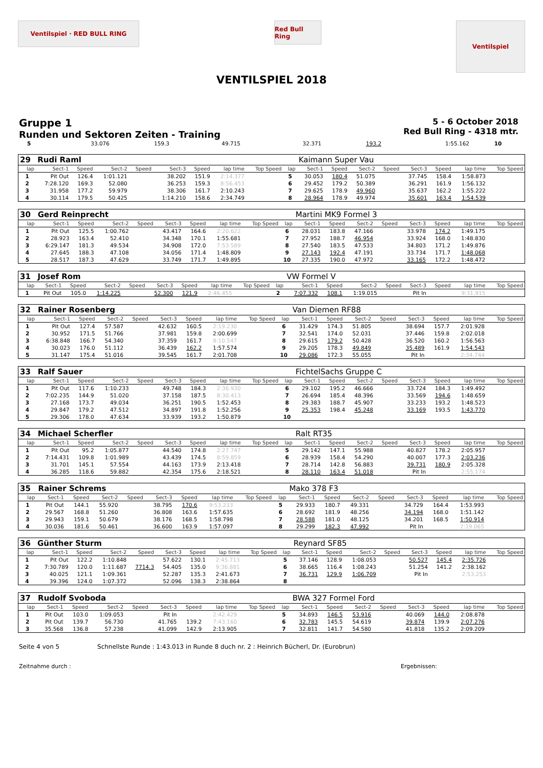Ventilspiel · RED BULL RING
Red Bull Ring
Ventilspiel
VENTILSPIEL 2018
Gruppe 1
Runden und Sektoren Zeiten - Training
5 - 6 October 2018
Red Bull Ring - 4318 mtr.
| 5 | 33.076 | 159.3 | 49.715 | | 32.371 | 193.2 | 1:55.162 | | 10 | |
| 29 | Rudi Raml | | | | | | | | | Kaimann Super Vau | | | | | | | |
| lap | Sect-1 | Speed | Sect-2 | Speed | Sect-3 | Speed | lap time | Top Speed | lap | Sect-1 | Speed | Sect-2 | Speed | Sect-3 | Speed | lap time | Top Speed |
| 1 | Pit Out | 126.4 | 1:01.121 | | 38.202 | 151.9 | 2:14.377 | | 5 | 30.053 | 180.4 | 51.075 | | 37.745 | 158.4 | 1:58.873 | |
| 2 | 7:28.120 | 169.3 | 52.080 | | 36.253 | 159.3 | 8:56.453 | | 6 | 29.452 | 179.2 | 50.389 | | 36.291 | 161.9 | 1:56.132 | |
| 3 | 31.958 | 177.2 | 59.979 | | 38.306 | 161.7 | 2:10.243 | | 7 | 29.625 | 178.9 | 49.960 | | 35.637 | 162.2 | 1:55.222 | |
| 4 | 30.114 | 179.5 | 50.425 | | 1:14.210 | 158.6 | 2:34.749 | | 8 | 28.964 | 178.9 | 49.974 | | 35.601 | 163.4 | 1:54.539 | |
| 30 | Gerd Reinprecht | | | | | | | | | Martini MK9 Formel 3 | | | | | | | |
| lap | Sect-1 | Speed | Sect-2 | Speed | Sect-3 | Speed | lap time | Top Speed | lap | Sect-1 | Speed | Sect-2 | Speed | Sect-3 | Speed | lap time | Top Speed |
| 1 | Pit Out | 125.5 | 1:00.762 | | 43.417 | 164.6 | 2:20.622 | | 6 | 28.031 | 183.8 | 47.166 | | 33.978 | 174.2 | 1:49.175 | |
| 2 | 28.923 | 163.4 | 52.410 | | 34.348 | 170.1 | 1:55.681 | | 7 | 27.952 | 188.7 | 46.954 | | 33.924 | 168.0 | 1:48.830 | |
| 3 | 6:29.147 | 181.3 | 49.534 | | 34.908 | 172.0 | 7:53.589 | | 8 | 27.540 | 183.5 | 47.533 | | 34.803 | 171.2 | 1:49.876 | |
| 4 | 27.645 | 188.3 | 47.108 | | 34.056 | 171.4 | 1:48.809 | | 9 | 27.143 | 192.4 | 47.191 | | 33.734 | 171.7 | 1:48.068 | |
| 5 | 28.517 | 187.3 | 47.629 | | 33.749 | 171.7 | 1:49.895 | | 10 | 27.335 | 190.0 | 47.972 | | 33.165 | 172.2 | 1:48.472 | |
| 31 | Josef Rom | | | | | | | | | VW Formel V | | | | | | | |
| lap | Sect-1 | Speed | Sect-2 | Speed | Sect-3 | Speed | lap time | Top Speed | lap | Sect-1 | Speed | Sect-2 | Speed | Sect-3 | Speed | lap time | Top Speed |
| 1 | Pit Out | 105.0 | 1:14.225 | | 52.300 | 121.9 | 2:46.455 | | 2 | 7:07.332 | 108.1 | 1:19.015 | | Pit In | | 9:31.915 | |
| 32 | Rainer Rosenberg | | | | | | | | | Van Diemen RF88 | | | | | | | |
| lap | Sect-1 | Speed | Sect-2 | Speed | Sect-3 | Speed | lap time | Top Speed | lap | Sect-1 | Speed | Sect-2 | Speed | Sect-3 | Speed | lap time | Top Speed |
| 1 | Pit Out | 127.4 | 57.587 | | 42.632 | 160.5 | 2:19.230 | | 6 | 31.429 | 174.3 | 51.805 | | 38.694 | 157.7 | 2:01.928 | |
| 2 | 30.952 | 171.5 | 51.766 | | 37.981 | 159.8 | 2:00.699 | | 7 | 32.541 | 174.0 | 52.031 | | 37.446 | 159.8 | 2:02.018 | |
| 3 | 6:38.848 | 166.7 | 54.340 | | 37.359 | 161.7 | 8:10.547 | | 8 | 29.615 | 179.2 | 50.428 | | 36.520 | 160.2 | 1:56.563 | |
| 4 | 30.023 | 176.0 | 51.112 | | 36.439 | 162.2 | 1:57.574 | | 9 | 29.205 | 178.3 | 49.849 | | 35.489 | 161.9 | 1:54.543 | |
| 5 | 31.147 | 175.4 | 51.016 | | 39.545 | 161.7 | 2:01.708 | | 10 | 29.086 | 172.3 | 55.055 | | Pit In | | 2:34.744 | |
| 33 | Ralf Sauer | | | | | | | | | FichtelSachs Gruppe C | | | | | | | |
| lap | Sect-1 | Speed | Sect-2 | Speed | Sect-3 | Speed | lap time | Top Speed | lap | Sect-1 | Speed | Sect-2 | Speed | Sect-3 | Speed | lap time | Top Speed |
| 1 | Pit Out | 117.6 | 1:10.233 | | 49.748 | 184.3 | 2:36.930 | | 6 | 29.102 | 195.2 | 46.666 | | 33.724 | 184.3 | 1:49.492 | |
| 2 | 7:02.235 | 144.9 | 51.020 | | 37.158 | 187.5 | 8:30.413 | | 7 | 26.694 | 185.4 | 48.396 | | 33.569 | 194.6 | 1:48.659 | |
| 3 | 27.168 | 173.7 | 49.034 | | 36.251 | 190.5 | 1:52.453 | | 8 | 29.383 | 188.7 | 45.907 | | 33.233 | 193.2 | 1:48.523 | |
| 4 | 29.847 | 179.2 | 47.512 | | 34.897 | 191.8 | 1:52.256 | | 9 | 25.353 | 198.4 | 45.248 | | 33.169 | 193.5 | 1:43.770 | |
| 5 | 29.306 | 178.0 | 47.634 | | 33.939 | 193.2 | 1:50.879 | | 10 | | | | | | | | |
| 34 | Michael Scherfler | | | | | | | | | Ralt RT35 | | | | | | | |
| lap | Sect-1 | Speed | Sect-2 | Speed | Sect-3 | Speed | lap time | Top Speed | lap | Sect-1 | Speed | Sect-2 | Speed | Sect-3 | Speed | lap time | Top Speed |
| 1 | Pit Out | 95.2 | 1:05.877 | | 44.540 | 174.8 | 2:27.747 | | 5 | 29.142 | 147.1 | 55.988 | | 40.827 | 178.2 | 2:05.957 | |
| 2 | 7:14.431 | 109.8 | 1:01.989 | | 43.439 | 174.5 | 8:59.859 | | 6 | 28.939 | 158.4 | 54.290 | | 40.007 | 177.3 | 2:03.236 | |
| 3 | 31.701 | 145.1 | 57.554 | | 44.163 | 173.9 | 2:13.418 | | 7 | 28.714 | 142.8 | 56.883 | | 39.731 | 180.9 | 2:05.328 | |
| 4 | 36.285 | 118.6 | 59.882 | | 42.354 | 175.6 | 2:18.521 | | 8 | 28.110 | 163.4 | 51.018 | | Pit In | | 2:55.174 | |
| 35 | Rainer Schrems | | | | | | | | | Mako 378 F3 | | | | | | | |
| lap | Sect-1 | Speed | Sect-2 | Speed | Sect-3 | Speed | lap time | Top Speed | lap | Sect-1 | Speed | Sect-2 | Speed | Sect-3 | Speed | lap time | Top Speed |
| 1 | Pit Out | 144.1 | 55.920 | | 38.795 | 170.6 | 9:53.233 | | 5 | 29.933 | 180.7 | 49.331 | | 34.729 | 164.4 | 1:53.993 | |
| 2 | 29.567 | 168.8 | 51.260 | | 36.808 | 163.6 | 1:57.635 | | 6 | 28.692 | 181.9 | 48.256 | | 34.194 | 168.0 | 1:51.142 | |
| 3 | 29.943 | 159.1 | 50.679 | | 38.176 | 168.5 | 1:58.798 | | 7 | 28.588 | 181.0 | 48.125 | | 34.201 | 168.5 | 1:50.914 | |
| 4 | 30.036 | 181.6 | 50.461 | | 36.600 | 163.9 | 1:57.097 | | 8 | 29.299 | 182.3 | 47.992 | | Pit In | | 2:19.065 | |
| 36 | Günther Sturm | | | | | | | | | Reynard SF85 | | | | | | | |
| lap | Sect-1 | Speed | Sect-2 | Speed | Sect-3 | Speed | lap time | Top Speed | lap | Sect-1 | Speed | Sect-2 | Speed | Sect-3 | Speed | lap time | Top Speed |
| 1 | Pit Out | 122.2 | 1:10.848 | | 57.622 | 130.1 | 2:45.713 | | 5 | 37.146 | 128.9 | 1:08.053 | | 50.527 | 145.4 | 2:35.726 | |
| 2 | 7:30.789 | 120.0 | 1:11.687 | 7714.3 | 54.405 | 135.0 | 9:36.881 | | 6 | 38.665 | 116.4 | 1:08.243 | | 51.254 | 141.2 | 2:38.162 | |
| 3 | 40.025 | 121.1 | 1:09.361 | | 52.287 | 135.3 | 2:41.673 | | 7 | 36.731 | 129.9 | 1:06.709 | | Pit In | | 2:53.253 | |
| 4 | 39.396 | 124.0 | 1:07.372 | | 52.096 | 138.3 | 2:38.864 | | 8 | | | | | | | | |
| 37 | Rudolf Svoboda | | | | | | | | | BWA 327 Formel Ford | | | | | | | |
| lap | Sect-1 | Speed | Sect-2 | Speed | Sect-3 | Speed | lap time | Top Speed | lap | Sect-1 | Speed | Sect-2 | Speed | Sect-3 | Speed | lap time | Top Speed |
| 1 | Pit Out | 103.0 | 1:09.053 | | Pit In | | 2:42.429 | | 5 | 34.893 | 146.5 | 53.916 | | 40.069 | 144.0 | 2:08.878 | |
| 2 | Pit Out | 139.7 | 56.730 | | 41.765 | 139.2 | 7:43.160 | | 6 | 32.783 | 145.5 | 54.619 | | 39.874 | 139.9 | 2:07.276 | |
| 3 | 35.568 | 136.8 | 57.238 | | 41.099 | 142.9 | 2:13.905 | | 7 | 32.811 | 141.7 | 54.580 | | 41.818 | 135.2 | 2:09.209 | |
Seite 4 von 5 Schnellste Runde : 1:43.013 in Runde 8 duch nr. 2 : Heinrich Bücherl, Dr. (Eurobrun)
Zeitnahme durch : Ergebnissen: